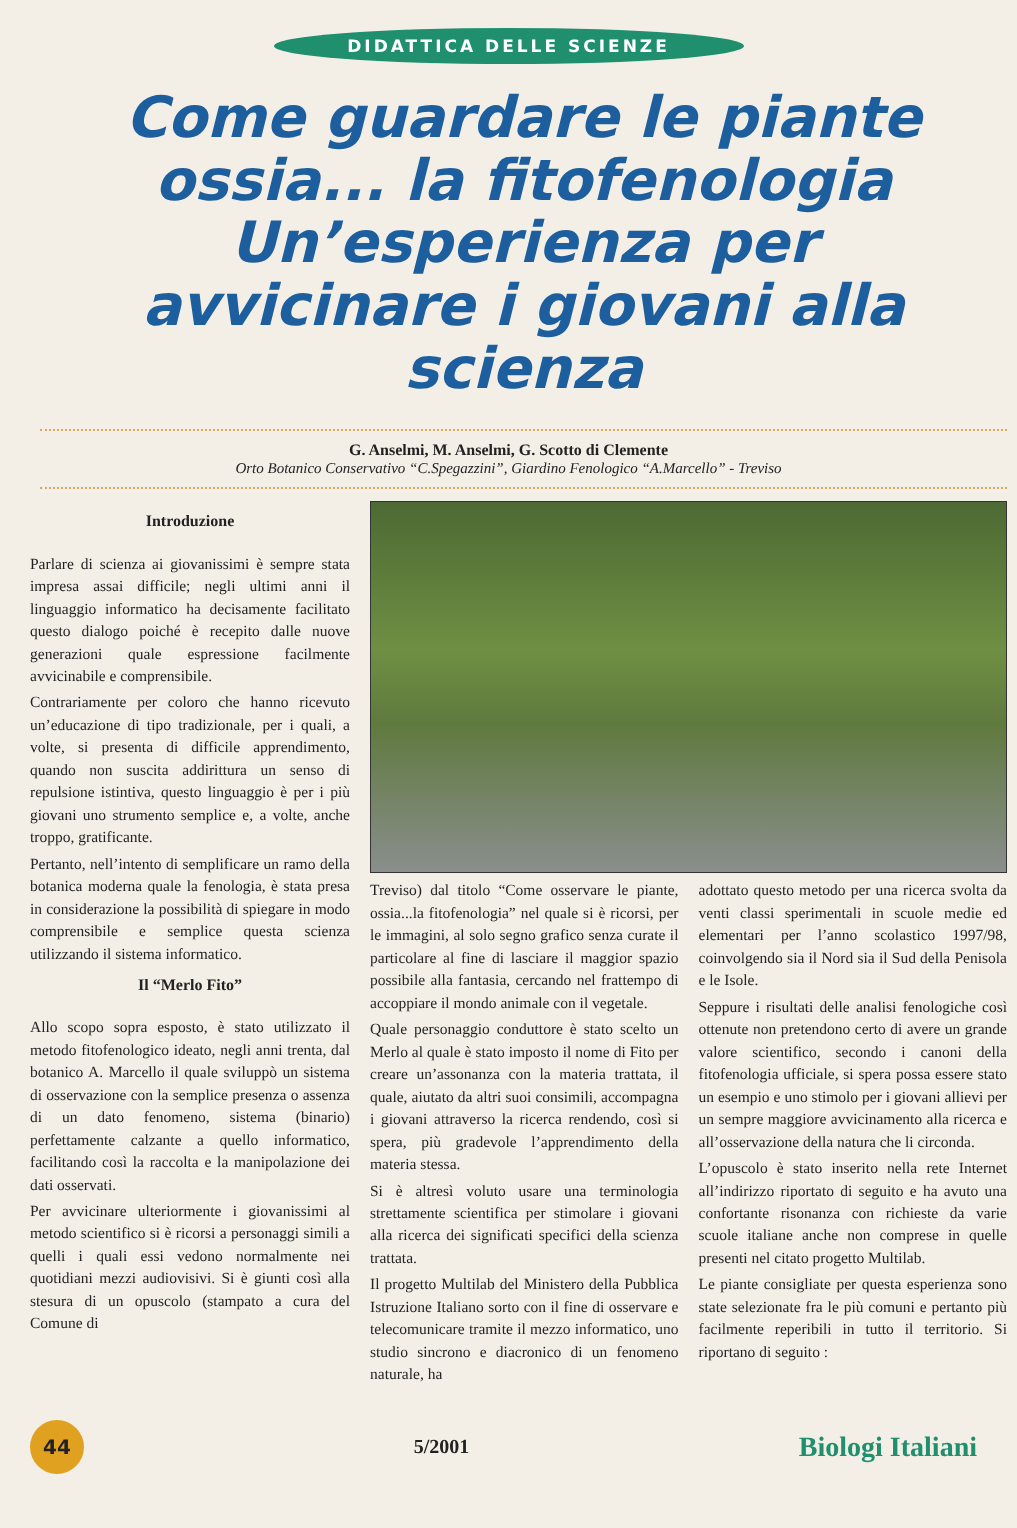DIDATTICA DELLE SCIENZE
Come guardare le piante ossia... la fitofenologia Un’esperienza per avvicinare i giovani alla scienza
G. Anselmi, M. Anselmi, G. Scotto di Clemente
Orto Botanico Conservativo “C.Spegazzini”, Giardino Fenologico “A.Marcello” - Treviso
Introduzione
Parlare di scienza ai giovanissimi è sempre stata impresa assai difficile; negli ultimi anni il linguaggio informatico ha decisamente facilitato questo dialogo poiché è recepito dalle nuove generazioni quale espressione facilmente avvicinabile e comprensibile.
Contrariamente per coloro che hanno ricevuto un’educazione di tipo tradizionale, per i quali, a volte, si presenta di difficile apprendimento, quando non suscita addirittura un senso di repulsione istintiva, questo linguaggio è per i più giovani uno strumento semplice e, a volte, anche troppo, gratificante.
Pertanto, nell’intento di semplificare un ramo della botanica moderna quale la fenologia, è stata presa in considerazione la possibilità di spiegare in modo comprensibile e semplice questa scienza utilizzando il sistema informatico.
Il “Merlo Fito”
Allo scopo sopra esposto, è stato utilizzato il metodo fitofenologico ideato, negli anni trenta, dal botanico A. Marcello il quale sviluppò un sistema di osservazione con la semplice presenza o assenza di un dato fenomeno, sistema (binario) perfettamente calzante a quello informatico, facilitando così la raccolta e la manipolazione dei dati osservati.
Per avvicinare ulteriormente i giovanissimi al metodo scientifico si è ricorsi a personaggi simili a quelli i quali essi vedono normalmente nei quotidiani mezzi audiovisivi. Si è giunti così alla stesura di un opuscolo (stampato a cura del Comune di
Treviso) dal titolo “Come osservare le piante, ossia...la fitofenologia” nel quale si è ricorsi, per le immagini, al solo segno grafico senza curate il particolare al fine di lasciare il maggior spazio possibile alla fantasia, cercando nel frattempo di accoppiare il mondo animale con il vegetale.
Quale personaggio conduttore è stato scelto un Merlo al quale è stato imposto il nome di Fito per creare un’assonanza con la materia trattata, il quale, aiutato da altri suoi consimili, accompagna i giovani attraverso la ricerca rendendo, così si spera, più gradevole l’apprendimento della materia stessa.
Si è altresì voluto usare una terminologia strettamente scientifica per stimolare i giovani alla ricerca dei significati specifici della scienza trattata.
Il progetto Multilab del Ministero della Pubblica Istruzione Italiano sorto con il fine di osservare e telecomunicare tramite il mezzo informatico, uno studio sincrono e diacronico di un fenomeno naturale, ha
adottato questo metodo per una ricerca svolta da venti classi sperimentali in scuole medie ed elementari per l’anno scolastico 1997/98, coinvolgendo sia il Nord sia il Sud della Penisola e le Isole.
Seppure i risultati delle analisi fenologiche così ottenute non pretendono certo di avere un grande valore scientifico, secondo i canoni della fitofenologia ufficiale, si spera possa essere stato un esempio e uno stimolo per i giovani allievi per un sempre maggiore avvicinamento alla ricerca e all’osservazione della natura che li circonda.
L’opuscolo è stato inserito nella rete Internet all’indirizzo riportato di seguito e ha avuto una confortante risonanza con richieste da varie scuole italiane anche non comprese in quelle presenti nel citato progetto Multilab.
Le piante consigliate per questa esperienza sono state selezionate fra le più comuni e pertanto più facilmente reperibili in tutto il territorio. Si riportano di seguito :
44
5/2001 Biologi Italiani